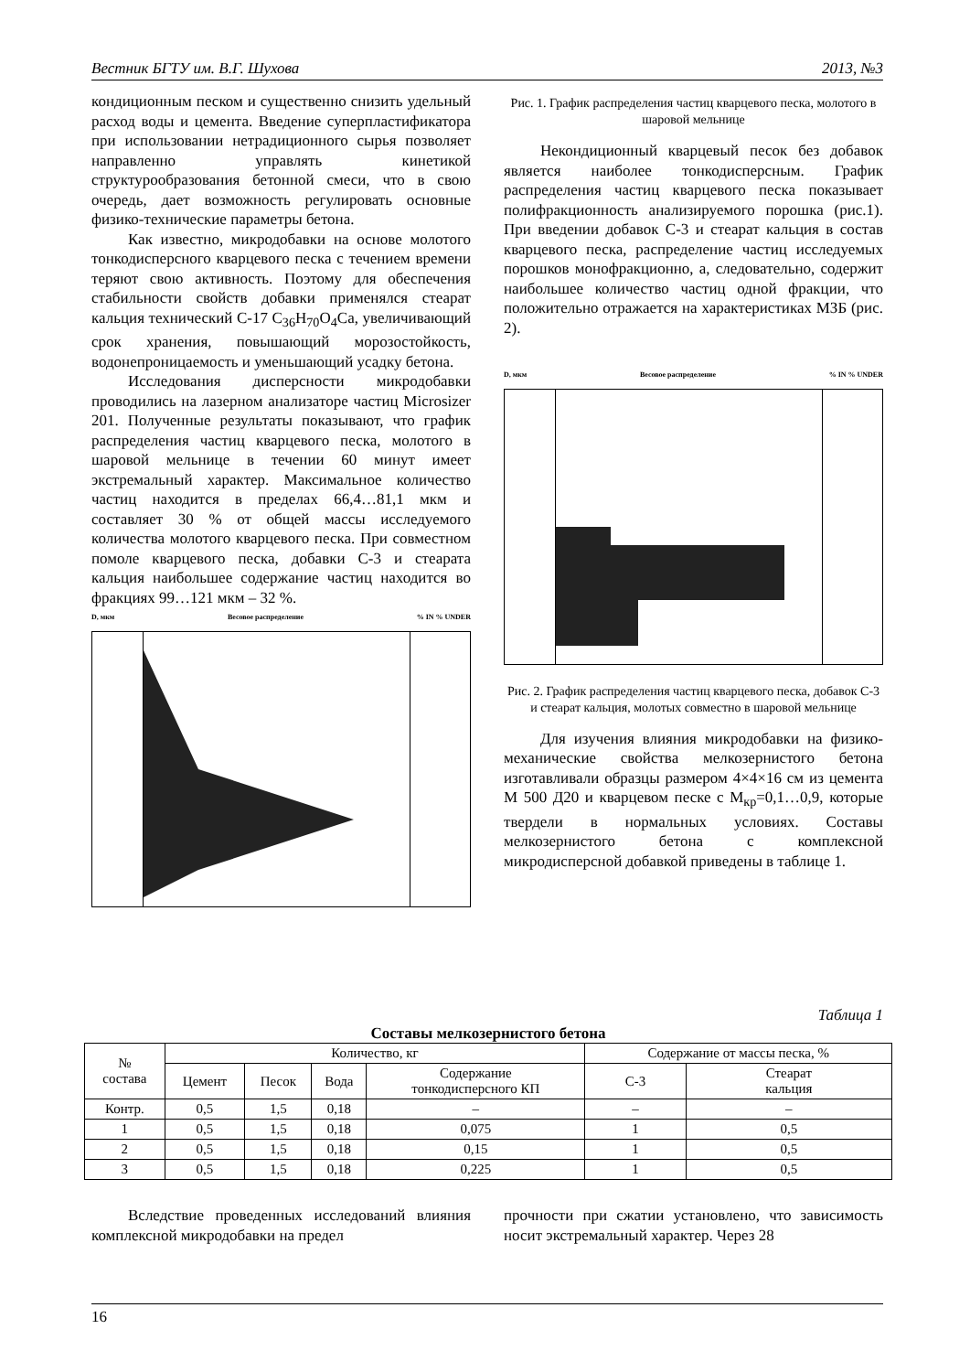Вестник БГТУ им. В.Г. Шухова 2013, №3
кондиционным песком и существенно снизить удельный расход воды и цемента. Введение суперпластификатора при использовании нетрадиционного сырья позволяет направленно управлять кинетикой структурообразования бетонной смеси, что в свою очередь, дает возможность регулировать основные физико-технические параметры бетона.
Как известно, микродобавки на основе молотого тонкодисперсного кварцевого песка с течением времени теряют свою активность. Поэтому для обеспечения стабильности свойств добавки применялся стеарат кальция технический С-17 C<sub>36</sub>H<sub>70</sub>O<sub>4</sub>Ca, увеличивающий срок хранения, повышающий морозостойкость, водонепроницаемость и уменьшающий усадку бетона.
Исследования дисперсности микродобавки проводились на лазерном анализаторе частиц Microsizer 201. Полученные результаты показывают, что график распределения частиц кварцевого песка, молотого в шаровой мельнице в течении 60 минут имеет экстремальный характер. Максимальное количество частиц находится в пределах 66,4…81,1 мкм и составляет 30 % от общей массы исследуемого количества молотого кварцевого песка. При совместном помоле кварцевого песка, добавки С-3 и стеарата кальция наибольшее содержание частиц находится во фракциях 99…121 мкм – 32 %.
D, мкм Весовое распределение% IN % UNDER
Рис. 1. График распределения частиц кварцевого песка, молотого в шаровой мельнице
Некондиционный кварцевый песок без добавок является наиболее тонкодисперсным. График распределения частиц кварцевого песка показывает полифракционность анализируемого порошка (рис.1). При введении добавок С-3 и стеарат кальция в состав кварцевого песка, распределение частиц исследуемых порошков монофракционно, а, следовательно, содержит наибольшее количество частиц одной фракции, что положительно отражается на характеристиках МЗБ (рис. 2).
D, мкм Весовое распределение% IN % UNDER
Рис. 2. График распределения частиц кварцевого песка, добавок С-3 и стеарат кальция, молотых совместно в шаровой мельнице
Для изучения влияния микродобавки на физико-механические свойства мелкозернистого бетона изготавливали образцы размером 4×4×16 см из цемента М 500 Д20 и кварцевом песке с М<sub>кр</sub>=0,1…0,9, которые твердели в нормальных условиях. Составы мелкозернистого бетона с комплексной микродисперсной добавкой приведены в таблице 1.
Таблица 1
Составы мелкозернистого бетона
| № состава | Количество, кг | | | | Содержание от массы песка, % | |
| --- | --- | --- | --- | --- | --- | --- |
| | Цемент | Песок | Вода | Содержание тонкодисперсного КП | С-3 | Стеарат кальция |
| Контр. | 0,5 | 1,5 | 0,18 | – | – | – |
| 1 | 0,5 | 1,5 | 0,18 | 0,075 | 1 | 0,5 |
| 2 | 0,5 | 1,5 | 0,18 | 0,15 | 1 | 0,5 |
| 3 | 0,5 | 1,5 | 0,18 | 0,225 | 1 | 0,5 |
Вследствие проведенных исследований влияния комплексной микродобавки на предел
прочности при сжатии установлено, что зависимость носит экстремальный характер. Через 28
16